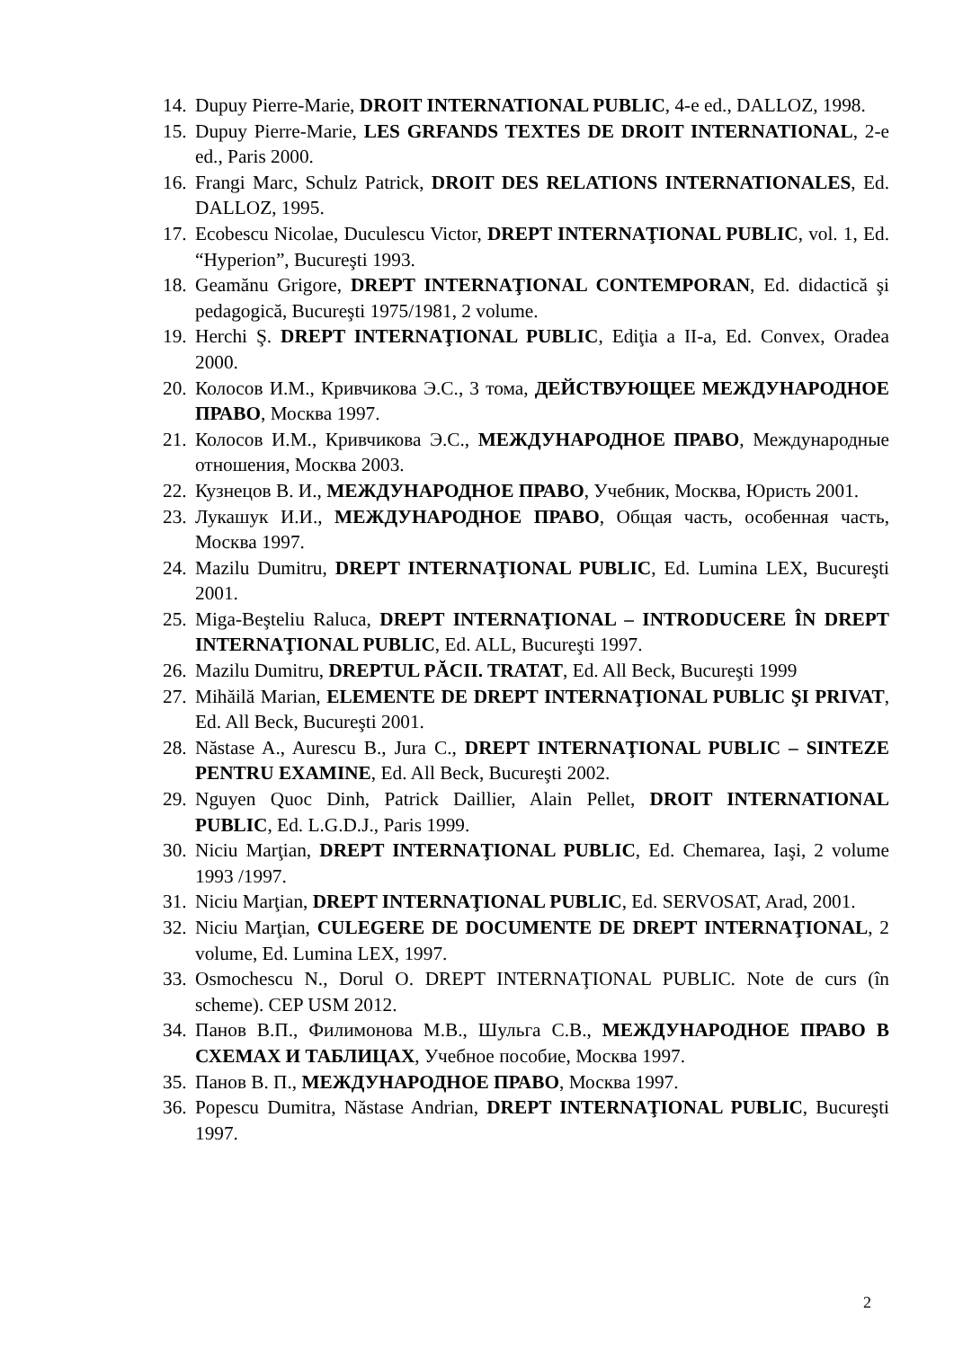14. Dupuy Pierre-Marie, DROIT INTERNATIONAL PUBLIC, 4-e ed., DALLOZ, 1998.
15. Dupuy Pierre-Marie, LES GRFANDS TEXTES DE DROIT INTERNATIONAL, 2-e ed., Paris 2000.
16. Frangi Marc, Schulz Patrick, DROIT DES RELATIONS INTERNATIONALES, Ed. DALLOZ, 1995.
17. Ecobescu Nicolae, Duculescu Victor, DREPT INTERNAŢIONAL PUBLIC, vol. 1, Ed. “Hyperion”, Bucureşti 1993.
18. Geamănu Grigore, DREPT INTERNAŢIONAL CONTEMPORAN, Ed. didactică şi pedagogică, Bucureşti 1975/1981, 2 volume.
19. Herchi Ş. DREPT INTERNAŢIONAL PUBLIC, Ediţia a II-a, Ed. Convex, Oradea 2000.
20. Колосов И.М., Кривчикова Э.С., 3 тома, ДЕЙСТВУЮЩЕЕ МЕЖДУНАРОДНОЕ ПРАВО, Москва 1997.
21. Колосов И.М., Кривчикова Э.С., МЕЖДУНАРОДНОЕ ПРАВО, Международные отношения, Москва 2003.
22. Кузнецов В. И., МЕЖДУНАРОДНОЕ ПРАВО, Учебник, Москва, Юристь 2001.
23. Лукашук И.И., МЕЖДУНАРОДНОЕ ПРАВО, Общая часть, особенная часть, Москва 1997.
24. Mazilu Dumitru, DREPT INTERNAŢIONAL PUBLIC, Ed. Lumina LEX, Bucureşti 2001.
25. Miga-Beşteliu Raluca, DREPT INTERNAŢIONAL – INTRODUCERE ÎN DREPT INTERNAŢIONAL PUBLIC, Ed. ALL, Bucureşti 1997.
26. Mazilu Dumitru, DREPTUL PĂCII. TRATAT, Ed. All Beck, Bucureşti 1999
27. Mihăilă Marian, ELEMENTE DE DREPT INTERNAŢIONAL PUBLIC ŞI PRIVAT, Ed. All Beck, Bucureşti 2001.
28. Năstase A., Aurescu B., Jura C., DREPT INTERNAŢIONAL PUBLIC – SINTEZE PENTRU EXAMINE, Ed. All Beck, Bucureşti 2002.
29. Nguyen Quoc Dinh, Patrick Daillier, Alain Pellet, DROIT INTERNATIONAL PUBLIC, Ed. L.G.D.J., Paris 1999.
30. Niciu Marţian, DREPT INTERNAŢIONAL PUBLIC, Ed. Chemarea, Iaşi, 2 volume 1993 /1997.
31. Niciu Marţian, DREPT INTERNAŢIONAL PUBLIC, Ed. SERVOSAT, Arad, 2001.
32. Niciu Marţian, CULEGERE DE DOCUMENTE DE DREPT INTERNAŢIONAL, 2 volume, Ed. Lumina LEX, 1997.
33. Osmochescu N., Dorul O. DREPT INTERNAŢIONAL PUBLIC. Note de curs (în scheme). CEP USM 2012.
34. Панов В.П., Филимонова М.В., Шульга С.В., МЕЖДУНАРОДНОЕ ПРАВО В СХЕМАХ И ТАБЛИЦАХ, Учебное пособие, Москва 1997.
35. Панов В. П., МЕЖДУНАРОДНОЕ ПРАВО, Москва 1997.
36. Popescu Dumitra, Năstase Andrian, DREPT INTERNAŢIONAL PUBLIC, Bucureşti 1997.
2